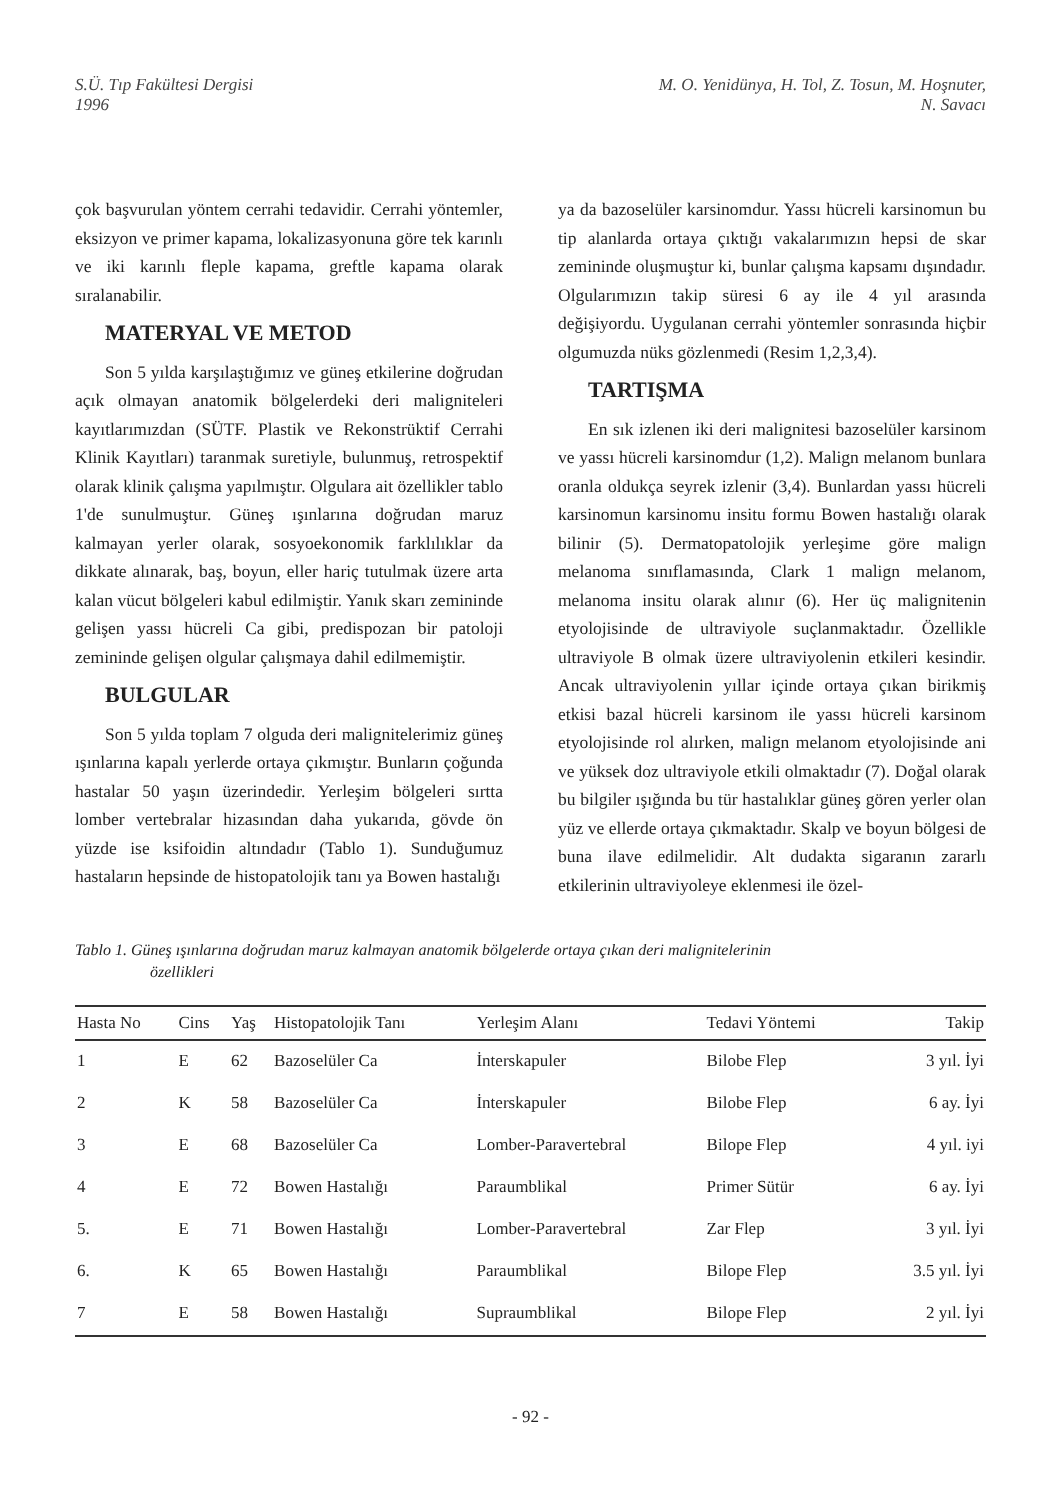S.Ü. Tıp Fakültesi Dergisi
1996
M. O. Yenidünya, H. Tol, Z. Tosun, M. Hoşnuter,
N. Savacı
çok başvurulan yöntem cerrahi tedavidir. Cerrahi yöntemler, eksizyon ve primer kapama, lokalizasyonuna göre tek karınlı ve iki karınlı fleple kapama, greftle kapama olarak sıralanabilir.
MATERYAL VE METOD
Son 5 yılda karşılaştığımız ve güneş etkilerine doğrudan açık olmayan anatomik bölgelerdeki deri maligniteleri kayıtlarımızdan (SÜTF. Plastik ve Rekonstrüktif Cerrahi Klinik Kayıtları) taranmak suretiyle, bulunmuş, retrospektif olarak klinik çalışma yapılmıştır. Olgulara ait özellikler tablo 1'de sunulmuştur. Güneş ışınlarına doğrudan maruz kalmayan yerler olarak, sosyoekonomik farklılıklar da dikkate alınarak, baş, boyun, eller hariç tutulmak üzere arta kalan vücut bölgeleri kabul edilmiştir. Yanık skarı zemininde gelişen yassı hücreli Ca gibi, predispozan bir patoloji zemininde gelişen olgular çalışmaya dahil edilmemiştir.
BULGULAR
Son 5 yılda toplam 7 olguda deri malignitelerimiz güneş ışınlarına kapalı yerlerde ortaya çıkmıştır. Bunların çoğunda hastalar 50 yaşın üzerindedir. Yerleşim bölgeleri sırtta lomber vertebralar hizasından daha yukarıda, gövde ön yüzde ise ksifoidin altındadır (Tablo 1). Sunduğumuz hastaların hepsinde de histopatolojik tanı ya Bowen hastalığı
ya da bazoselüler karsinomdur. Yassı hücreli karsinomun bu tip alanlarda ortaya çıktığı vakalarımızın hepsi de skar zemininde oluşmuştur ki, bunlar çalışma kapsamı dışındadır. Olgularımızın takip süresi 6 ay ile 4 yıl arasında değişiyordu. Uygulanan cerrahi yöntemler sonrasında hiçbir olgumuzda nüks gözlenmedi (Resim 1,2,3,4).
TARTIŞMA
En sık izlenen iki deri malignitesi bazoselüler karsinom ve yassı hücreli karsinomdur (1,2). Malign melanom bunlara oranla oldukça seyrek izlenir (3,4). Bunlardan yassı hücreli karsinomun karsinomu insitu formu Bowen hastalığı olarak bilinir (5). Dermatopatolojik yerleşime göre malign melanoma sınıflamasında, Clark 1 malign melanom, melanoma insitu olarak alınır (6). Her üç malignitenin etyolojisinde de ultraviyole suçlanmaktadır. Özellikle ultraviyole B olmak üzere ultraviyolenin etkileri kesindir. Ancak ultraviyolenin yıllar içinde ortaya çıkan birikmiş etkisi bazal hücreli karsinom ile yassı hücreli karsinom etyolojisinde rol alırken, malign melanom etyolojisinde ani ve yüksek doz ultraviyole etkili olmaktadır (7). Doğal olarak bu bilgiler ışığında bu tür hastalıklar güneş gören yerler olan yüz ve ellerde ortaya çıkmaktadır. Skalp ve boyun bölgesi de buna ilave edilmelidir. Alt dudakta sigaranın zararlı etkilerinin ultraviyoleye eklenmesi ile özel-
Tablo 1. Güneş ışınlarına doğrudan maruz kalmayan anatomik bölgelerde ortaya çıkan deri malignitelerinin
özellikleri
| Hasta No | Cins | Yaş | Histopatolojik Tanı | Yerleşim Alanı | Tedavi Yöntemi | Takip |
| --- | --- | --- | --- | --- | --- | --- |
| 1 | E | 62 | Bazoselüler Ca | İnterskapuler | Bilobe Flep | 3 yıl. İyi |
| 2 | K | 58 | Bazoselüler Ca | İnterskapuler | Bilobe Flep | 6 ay. İyi |
| 3 | E | 68 | Bazoselüler Ca | Lomber-Paravertebral | Bilope Flep | 4 yıl. iyi |
| 4 | E | 72 | Bowen Hastalığı | Paraumblikal | Primer Sütür | 6 ay. İyi |
| 5. | E | 71 | Bowen Hastalığı | Lomber-Paravertebral | Zar Flep | 3 yıl. İyi |
| 6. | K | 65 | Bowen Hastalığı | Paraumblikal | Bilope Flep | 3.5 yıl. İyi |
| 7 | E | 58 | Bowen Hastalığı | Supraumblikal | Bilope Flep | 2 yıl. İyi |
- 92 -